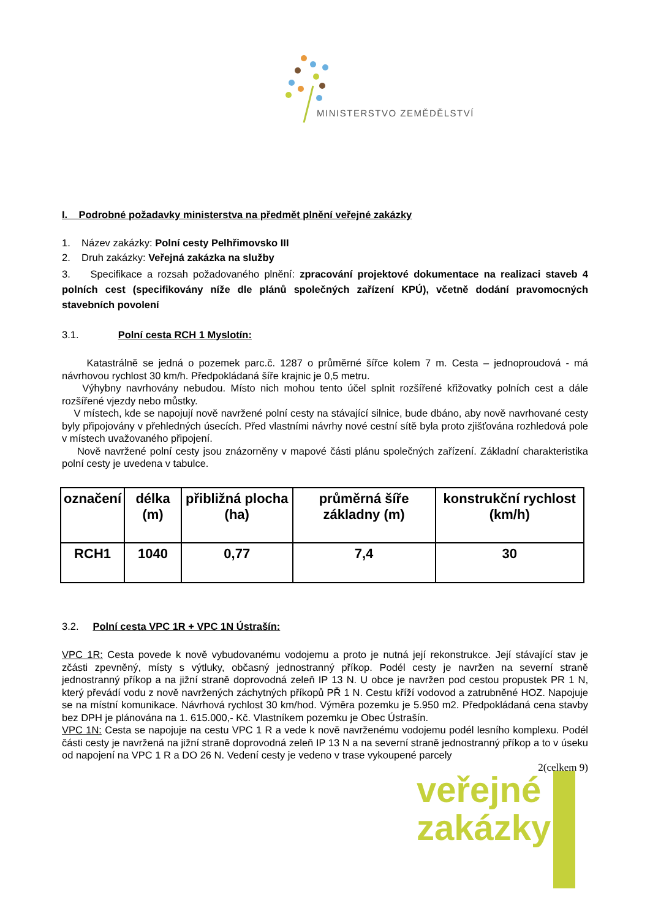MINISTERSTVO ZEMĚDĚLSTVÍ
I. Podrobné požadavky ministerstva na předmět plnění veřejné zakázky
1. Název zakázky: Polní cesty Pelhřimovsko III
2. Druh zakázky: Veřejná zakázka na služby
3. Specifikace a rozsah požadovaného plnění: zpracování projektové dokumentace na realizaci staveb 4 polních cest (specifikovány níže dle plánů společných zařízení KPÚ), včetně dodání pravomocných stavebních povolení
3.1. Polní cesta RCH 1 Myslotín:
Katastrálně se jedná o pozemek parc.č. 1287 o průměrné šířce kolem 7 m. Cesta – jednoproudová - má návrhovou rychlost 30 km/h. Předpokládaná šíře krajnic je 0,5 metru.
Výhybny navrhovány nebudou. Místo nich mohou tento účel splnit rozšířené křižovatky polních cest a dále rozšířené vjezdy nebo můstky.
V místech, kde se napojují nově navržené polní cesty na stávající silnice, bude dbáno, aby nově navrhované cesty byly připojovány v přehledných úsecích. Před vlastními návrhy nové cestní sítě byla proto zjišťována rozhledová pole v místech uvažovaného připojení.
Nově navržené polní cesty jsou znázorněny v mapové části plánu společných zařízení. Základní charakteristika polní cesty je uvedena v tabulce.
| označení | délka (m) | přibližná plocha (ha) | průměrná šíře základny (m) | konstrukční rychlost (km/h) |
| --- | --- | --- | --- | --- |
| RCH1 | 1040 | 0,77 | 7,4 | 30 |
3.2. Polní cesta VPC 1R + VPC 1N Ústrašín:
VPC 1R: Cesta povede k nově vybudovanému vodojemu a proto je nutná její rekonstrukce. Její stávající stav je zčásti zpevněný, místy s výtluky, občasný jednostranný příkop. Podél cesty je navržen na severní straně jednostranný příkop a na jižní straně doprovodná zeleň IP 13 N. U obce je navržen pod cestou propustek PR 1 N, který převádí vodu z nově navržených záchytných příkopů PŘ 1 N. Cestu kříží vodovod a zatrubněné HOZ. Napojuje se na místní komunikace. Návrhová rychlost 30 km/hod. Výměra pozemku je 5.950 m2. Předpokládaná cena stavby bez DPH je plánována na 1. 615.000,- Kč. Vlastníkem pozemku je Obec Ústrašín.
VPC 1N: Cesta se napojuje na cestu VPC 1 R a vede k nově navrženému vodojemu podél lesního komplexu. Podél části cesty je navržená na jižní straně doprovodná zeleň IP 13 N a na severní straně jednostranný příkop a to v úseku od napojení na VPC 1 R a DO 26 N. Vedení cesty je vedeno v trase vykoupené parcely
2(celkem 9)
veřejné
zakázky